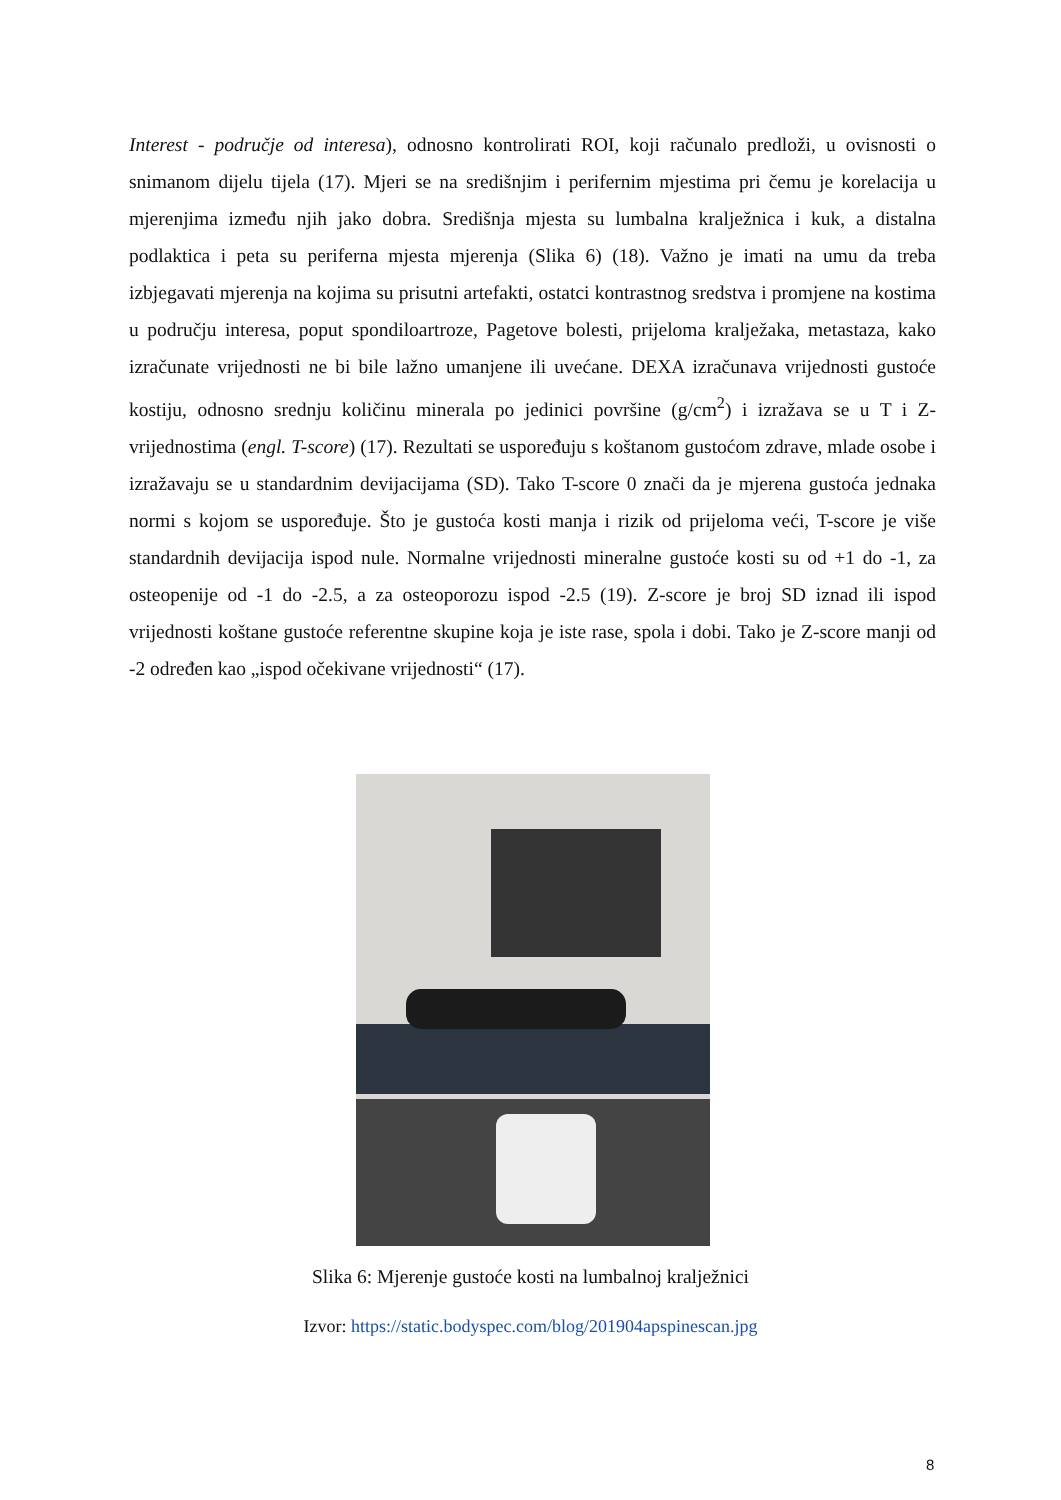Interest - područje od interesa), odnosno kontrolirati ROI, koji računalo predloži, u ovisnosti o snimanom dijelu tijela (17). Mjeri se na središnjim i perifernim mjestima pri čemu je korelacija u mjerenjima između njih jako dobra. Središnja mjesta su lumbalna kralježnica i kuk, a distalna podlaktica i peta su periferna mjesta mjerenja (Slika 6) (18). Važno je imati na umu da treba izbjegavati mjerenja na kojima su prisutni artefakti, ostatci kontrastnog sredstva i promjene na kostima u području interesa, poput spondiloartroze, Pagetove bolesti, prijeloma kralježaka, metastaza, kako izračunate vrijednosti ne bi bile lažno umanjene ili uvećane. DEXA izračunava vrijednosti gustoće kostiju, odnosno srednju količinu minerala po jedinici površine (g/cm<sup>2</sup>) i izražava se u T i Z-vrijednostima (engl. T-score) (17). Rezultati se uspoređuju s koštanom gustoćom zdrave, mlade osobe i izražavaju se u standardnim devijacijama (SD). Tako T-score 0 znači da je mjerena gustoća jednaka normi s kojom se uspoređuje. Što je gustoća kosti manja i rizik od prijeloma veći, T-score je više standardnih devijacija ispod nule. Normalne vrijednosti mineralne gustoće kosti su od +1 do -1, za osteopenije od -1 do -2.5, a za osteoporozu ispod -2.5 (19). Z-score je broj SD iznad ili ispod vrijednosti koštane gustoće referentne skupine koja je iste rase, spola i dobi. Tako je Z-score manji od -2 određen kao „ispod očekivane vrijednosti“ (17).
Slika 6: Mjerenje gustoće kosti na lumbalnoj kralježnici
Izvor: https://static.bodyspec.com/blog/201904apspinescan.jpg
8